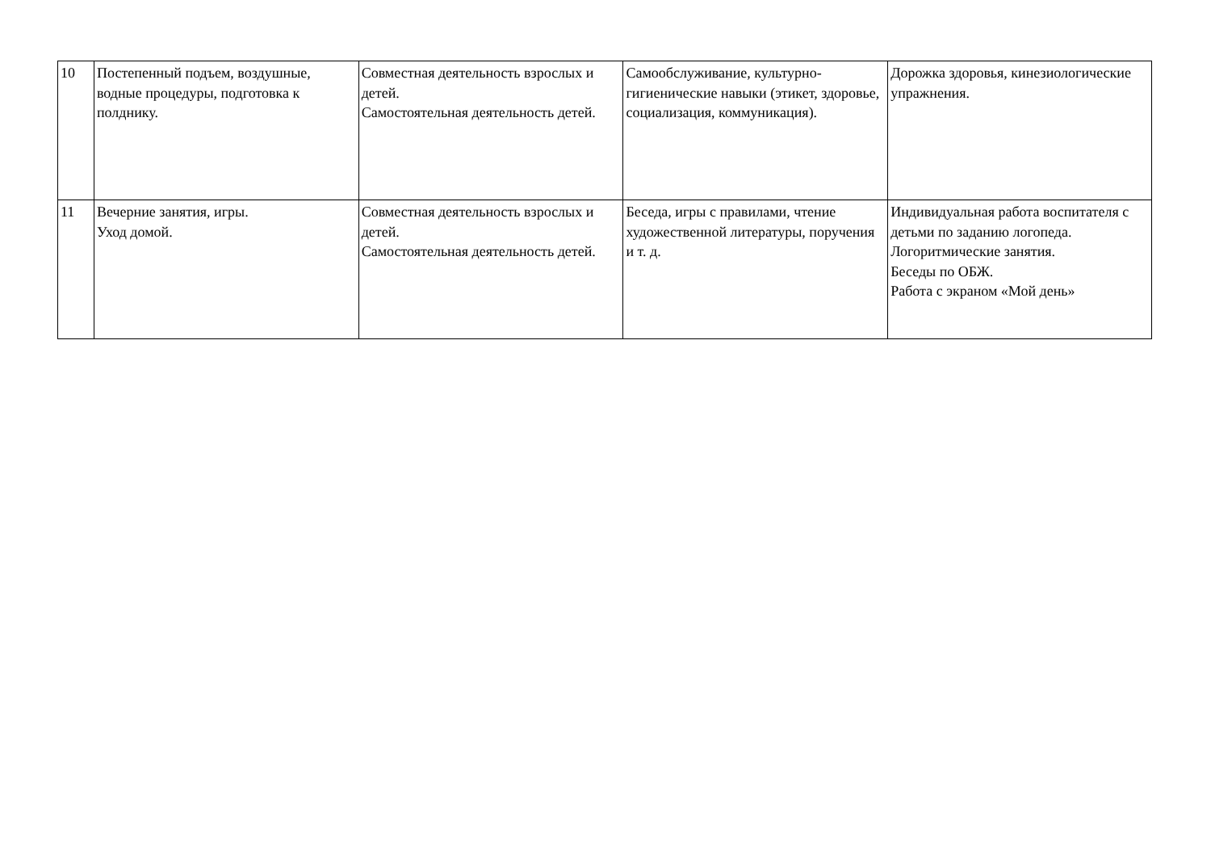| 10 | Постепенный подъем, воздушные, водные процедуры, подготовка к полднику. | Совместная деятельность взрослых и детей. Самостоятельная деятельность детей. | Самообслуживание, культурно-гигиенические навыки (этикет, здоровье, социализация, коммуникация). | Дорожка здоровья, кинезиологические упражнения. |
| 11 | Вечерние занятия, игры. Уход домой. | Совместная деятельность взрослых и детей. Самостоятельная деятельность детей. | Беседа, игры с правилами, чтение художественной литературы, поручения и т. д. | Индивидуальная работа воспитателя с детьми по заданию логопеда. Логоритмические занятия. Беседы по ОБЖ. Работа с экраном «Мой день» |